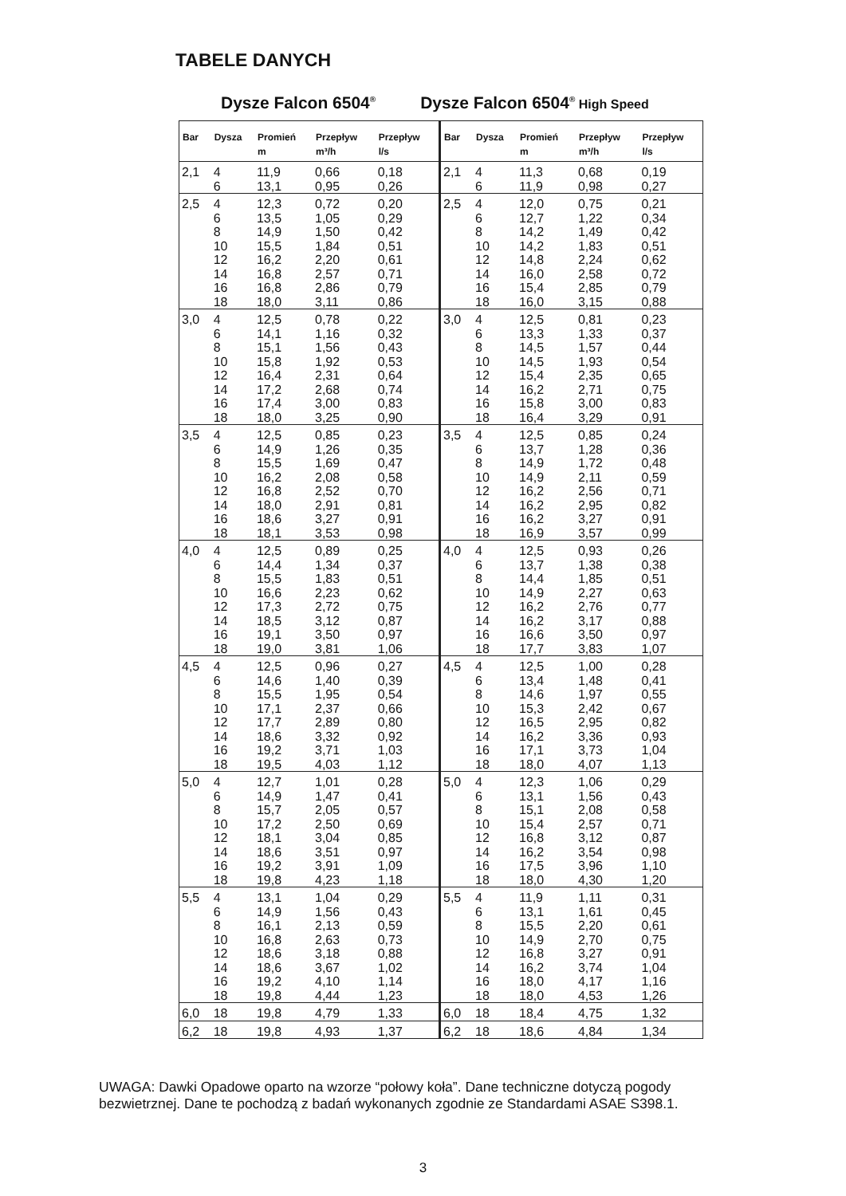TABELE DANYCH
Dysze Falcon 6504<sup>®</sup>
Dysze Falcon 6504<sup>®</sup> High Speed
| Bar | Dysza | Promień m | Przepływ m³/h | Przepływ l/s |
| --- | --- | --- | --- | --- |
| 2,1 | 4 6 | 11,9 13,1 | 0,66 0,95 | 0,18 0,26 |
| 2,5 | 4 6 8 10 12 14 16 18 | 12,3 13,5 14,9 15,5 16,2 16,8 16,8 18,0 | 0,72 1,05 1,50 1,84 2,20 2,57 2,86 3,11 | 0,20 0,29 0,42 0,51 0,61 0,71 0,79 0,86 |
| 3,0 | 4 6 8 10 12 14 16 18 | 12,5 14,1 15,1 15,8 16,4 17,2 17,4 18,0 | 0,78 1,16 1,56 1,92 2,31 2,68 3,00 3,25 | 0,22 0,32 0,43 0,53 0,64 0,74 0,83 0,90 |
| 3,5 | 4 6 8 10 12 14 16 18 | 12,5 14,9 15,5 16,2 16,8 18,0 18,6 18,1 | 0,85 1,26 1,69 2,08 2,52 2,91 3,27 3,53 | 0,23 0,35 0,47 0,58 0,70 0,81 0,91 0,98 |
| 4,0 | 4 6 8 10 12 14 16 18 | 12,5 14,4 15,5 16,6 17,3 18,5 19,1 19,0 | 0,89 1,34 1,83 2,23 2,72 3,12 3,50 3,81 | 0,25 0,37 0,51 0,62 0,75 0,87 0,97 1,06 |
| 4,5 | 4 6 8 10 12 14 16 18 | 12,5 14,6 15,5 17,1 17,7 18,6 19,2 19,5 | 0,96 1,40 1,95 2,37 2,89 3,32 3,71 4,03 | 0,27 0,39 0,54 0,66 0,80 0,92 1,03 1,12 |
| 5,0 | 4 6 8 10 12 14 16 18 | 12,7 14,9 15,7 17,2 18,1 18,6 19,2 19,8 | 1,01 1,47 2,05 2,50 3,04 3,51 3,91 4,23 | 0,28 0,41 0,57 0,69 0,85 0,97 1,09 1,18 |
| 5,5 | 4 6 8 10 12 14 16 18 | 13,1 14,9 16,1 16,8 18,6 18,6 19,2 19,8 | 1,04 1,56 2,13 2,63 3,18 3,67 4,10 4,44 | 0,29 0,43 0,59 0,73 0,88 1,02 1,14 1,23 |
| 6,0 | 18 | 19,8 | 4,79 | 1,33 |
| 6,2 | 18 | 19,8 | 4,93 | 1,37 |
| Bar | Dysza | Promień m | Przepływ m³/h | Przepływ l/s |
| --- | --- | --- | --- | --- |
| 2,1 | 4 6 | 11,3 11,9 | 0,68 0,98 | 0,19 0,27 |
| 2,5 | 4 6 8 10 12 14 16 18 | 12,0 12,7 14,2 14,2 14,8 16,0 15,4 16,0 | 0,75 1,22 1,49 1,83 2,24 2,58 2,85 3,15 | 0,21 0,34 0,42 0,51 0,62 0,72 0,79 0,88 |
| 3,0 | 4 6 8 10 12 14 16 18 | 12,5 13,3 14,5 14,5 15,4 16,2 15,8 16,4 | 0,81 1,33 1,57 1,93 2,35 2,71 3,00 3,29 | 0,23 0,37 0,44 0,54 0,65 0,75 0,83 0,91 |
| 3,5 | 4 6 8 10 12 14 16 18 | 12,5 13,7 14,9 14,9 16,2 16,2 16,2 16,9 | 0,85 1,28 1,72 2,11 2,56 2,95 3,27 3,57 | 0,24 0,36 0,48 0,59 0,71 0,82 0,91 0,99 |
| 4,0 | 4 6 8 10 12 14 16 18 | 12,5 13,7 14,4 14,9 16,2 16,2 16,6 17,7 | 0,93 1,38 1,85 2,27 2,76 3,17 3,50 3,83 | 0,26 0,38 0,51 0,63 0,77 0,88 0,97 1,07 |
| 4,5 | 4 6 8 10 12 14 16 18 | 12,5 13,4 14,6 15,3 16,5 16,2 17,1 18,0 | 1,00 1,48 1,97 2,42 2,95 3,36 3,73 4,07 | 0,28 0,41 0,55 0,67 0,82 0,93 1,04 1,13 |
| 5,0 | 4 6 8 10 12 14 16 18 | 12,3 13,1 15,1 15,4 16,8 16,2 17,5 18,0 | 1,06 1,56 2,08 2,57 3,12 3,54 3,96 4,30 | 0,29 0,43 0,58 0,71 0,87 0,98 1,10 1,20 |
| 5,5 | 4 6 8 10 12 14 16 18 | 11,9 13,1 15,5 14,9 16,8 16,2 18,0 18,0 | 1,11 1,61 2,20 2,70 3,27 3,74 4,17 4,53 | 0,31 0,45 0,61 0,75 0,91 1,04 1,16 1,26 |
| 6,0 | 18 | 18,4 | 4,75 | 1,32 |
| 6,2 | 18 | 18,6 | 4,84 | 1,34 |
UWAGA: Dawki Opadowe oparto na wzorze “połowy koła”. Dane techniczne dotyczą pogody
bezwietrznej. Dane te pochodzą z badań wykonanych zgodnie ze Standardami ASAE S398.1.
3